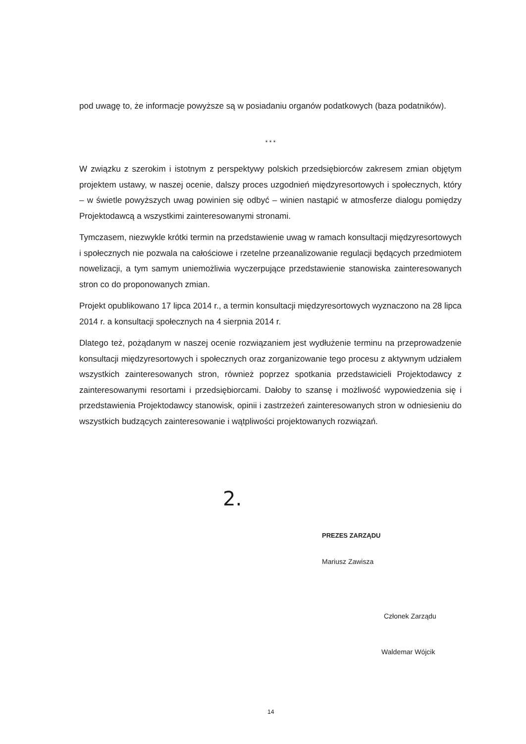pod uwagę to, że informacje powyższe są w posiadaniu organów podatkowych (baza podatników).
* * *
W związku z szerokim i istotnym z perspektywy polskich przedsiębiorców zakresem zmian objętym projektem ustawy, w naszej ocenie, dalszy proces uzgodnień międzyresortowych i społecznych, który – w świetle powyższych uwag powinien się odbyć – winien nastąpić w atmosferze dialogu pomiędzy Projektodawcą a wszystkimi zainteresowanymi stronami.
Tymczasem, niezwykle krótki termin na przedstawienie uwag w ramach konsultacji międzyresortowych i społecznych nie pozwala na całościowe i rzetelne przeanalizowanie regulacji będących przedmiotem nowelizacji, a tym samym uniemożliwia wyczerpujące przedstawienie stanowiska zainteresowanych stron co do proponowanych zmian.
Projekt opublikowano 17 lipca 2014 r., a termin konsultacji międzyresortowych wyznaczono na 28 lipca 2014 r. a konsultacji społecznych na 4 sierpnia 2014 r.
Dlatego też, pożądanym w naszej ocenie rozwiązaniem jest wydłużenie terminu na przeprowadzenie konsultacji międzyresortowych i społecznych oraz zorganizowanie tego procesu z aktywnym udziałem wszystkich zainteresowanych stron, również poprzez spotkania przedstawicieli Projektodawcy z zainteresowanymi resortami i przedsiębiorcami. Dałoby to szansę i możliwość wypowiedzenia się i przedstawienia Projektodawcy stanowisk, opinii i zastrzeżeń zainteresowanych stron w odniesieniu do wszystkich budzących zainteresowanie i wątpliwości projektowanych rozwiązań.
2.
PREZES ZARZĄDU
Mariusz Zawisza
Członek Zarządu
Waldemar Wójcik
14